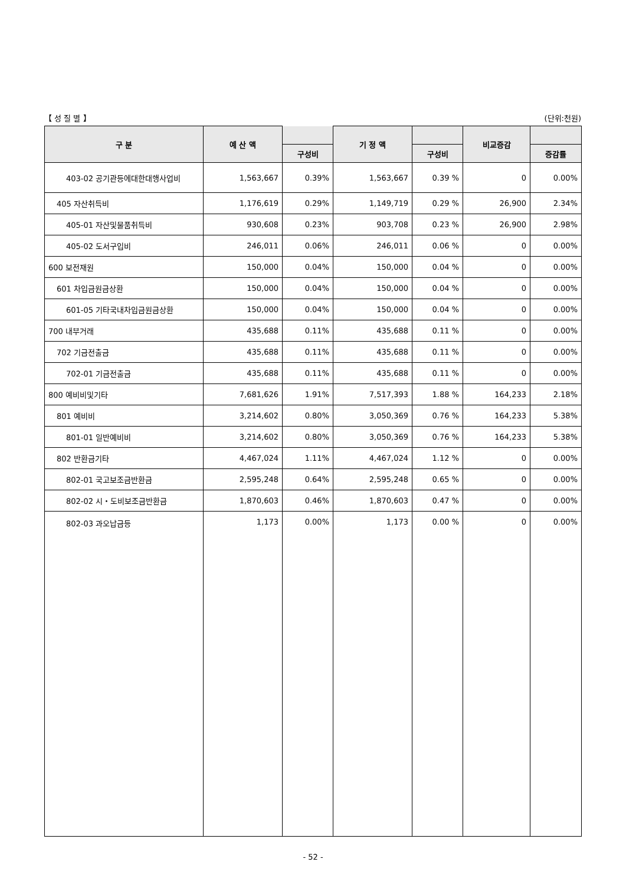【 성 질 별 】 (단위:천원)
| 구 분 | 예 산 액 | | 기 정 액 | | 비교증감 | |
| --- | --- | --- | --- | --- | --- | --- |
| | | 구성비 | | 구성비 | | 증감률 |
| 403-02 공기관등에대한대행사업비 | 1,563,667 | 0.39% | 1,563,667 | 0.39 % | 0 | 0.00% |
| 405 자산취득비 | 1,176,619 | 0.29% | 1,149,719 | 0.29 % | 26,900 | 2.34% |
| 405-01 자산및물품취득비 | 930,608 | 0.23% | 903,708 | 0.23 % | 26,900 | 2.98% |
| 405-02 도서구입비 | 246,011 | 0.06% | 246,011 | 0.06 % | 0 | 0.00% |
| 600 보전재원 | 150,000 | 0.04% | 150,000 | 0.04 % | 0 | 0.00% |
| 601 차입금원금상환 | 150,000 | 0.04% | 150,000 | 0.04 % | 0 | 0.00% |
| 601-05 기타국내차입금원금상환 | 150,000 | 0.04% | 150,000 | 0.04 % | 0 | 0.00% |
| 700 내부거래 | 435,688 | 0.11% | 435,688 | 0.11 % | 0 | 0.00% |
| 702 기금전출금 | 435,688 | 0.11% | 435,688 | 0.11 % | 0 | 0.00% |
| 702-01 기금전출금 | 435,688 | 0.11% | 435,688 | 0.11 % | 0 | 0.00% |
| 800 예비비및기타 | 7,681,626 | 1.91% | 7,517,393 | 1.88 % | 164,233 | 2.18% |
| 801 예비비 | 3,214,602 | 0.80% | 3,050,369 | 0.76 % | 164,233 | 5.38% |
| 801-01 일반예비비 | 3,214,602 | 0.80% | 3,050,369 | 0.76 % | 164,233 | 5.38% |
| 802 반환금기타 | 4,467,024 | 1.11% | 4,467,024 | 1.12 % | 0 | 0.00% |
| 802-01 국고보조금반환금 | 2,595,248 | 0.64% | 2,595,248 | 0.65 % | 0 | 0.00% |
| 802-02 시・도비보조금반환금 | 1,870,603 | 0.46% | 1,870,603 | 0.47 % | 0 | 0.00% |
| 802-03 과오납금등 | 1,173 | 0.00% | 1,173 | 0.00 % | 0 | 0.00% |
- 52 -